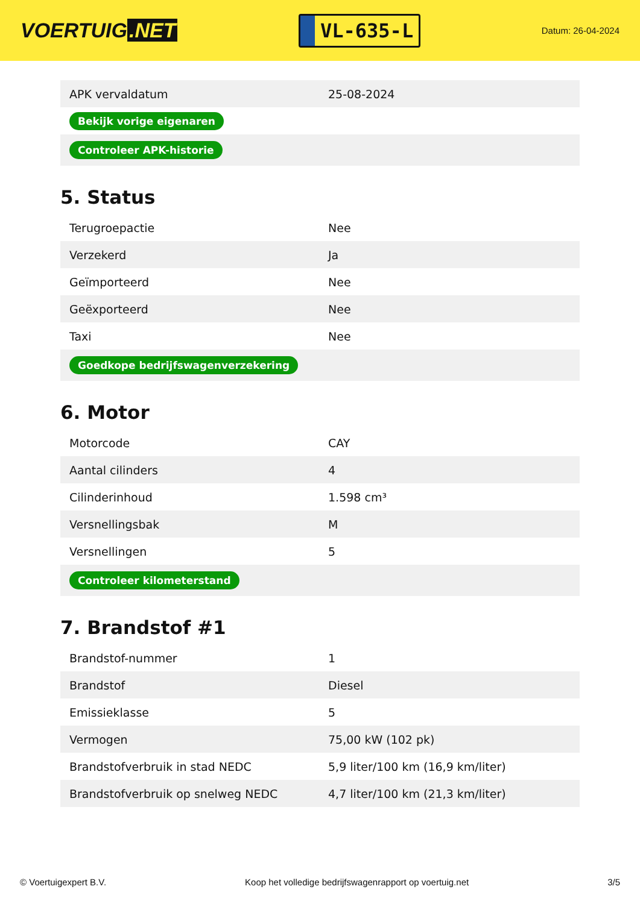VOERTUIG.NET
VL-635-L
Datum: 26-04-2024
| APK vervaldatum | 25-08-2024 |
| Bekijk vorige eigenaren | |
| Controleer APK-historie | |
5. Status
| Terugroepactie | Nee |
| Verzekerd | Ja |
| Geïmporteerd | Nee |
| Geëxporteerd | Nee |
| Taxi | Nee |
| Goedkope bedrijfswagenverzekering | |
6. Motor
| Motorcode | CAY |
| Aantal cilinders | 4 |
| Cilinderinhoud | 1.598 cm³ |
| Versnellingsbak | M |
| Versnellingen | 5 |
| Controleer kilometerstand | |
7. Brandstof #1
| Brandstof-nummer | 1 |
| Brandstof | Diesel |
| Emissieklasse | 5 |
| Vermogen | 75,00 kW (102 pk) |
| Brandstofverbruik in stad NEDC | 5,9 liter/100 km (16,9 km/liter) |
| Brandstofverbruik op snelweg NEDC | 4,7 liter/100 km (21,3 km/liter) |
© Voertuigexpert B.V. Koop het volledige bedrijfswagenrapport op voertuig.net 3/5